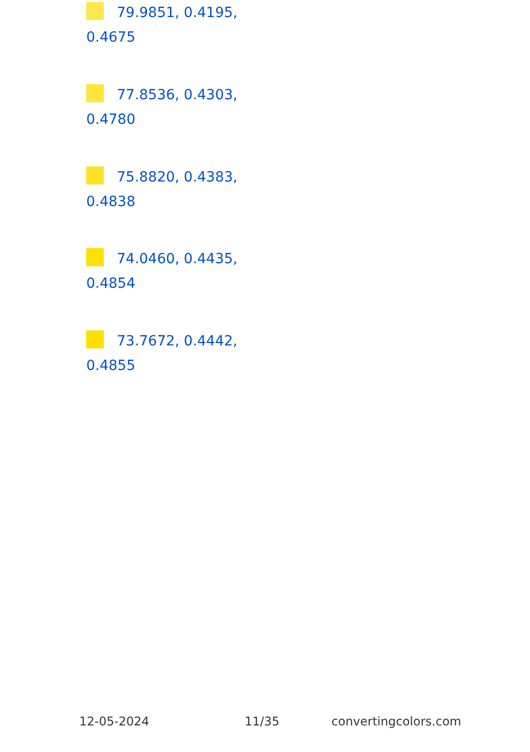79.9851, 0.4195, 0.4675
77.8536, 0.4303, 0.4780
75.8820, 0.4383, 0.4838
74.0460, 0.4435, 0.4854
73.7672, 0.4442, 0.4855
12-05-2024 11/35 convertingcolors.com